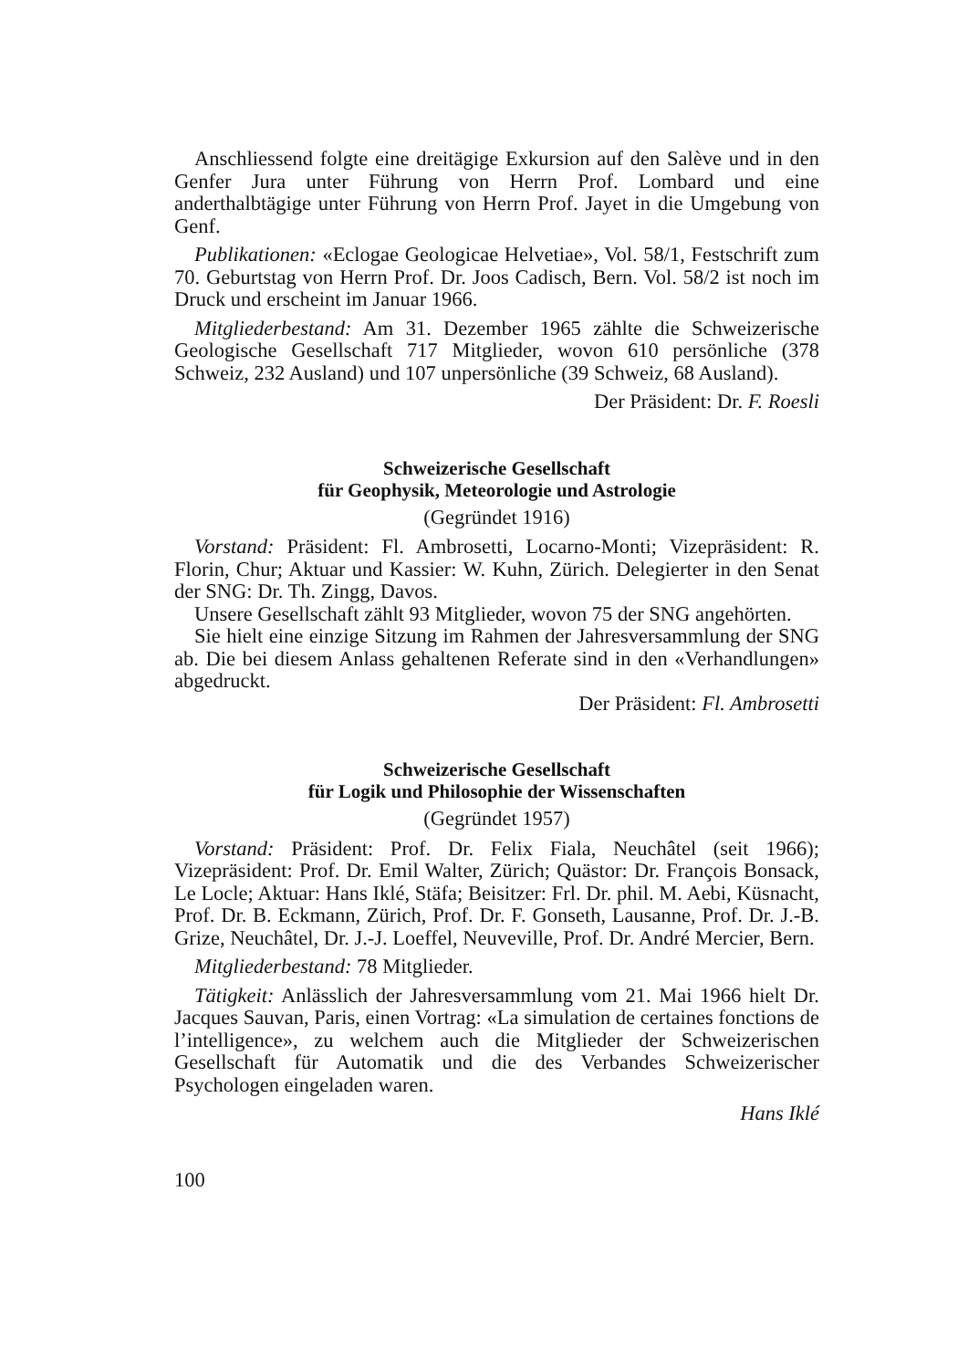Anschliessend folgte eine dreitägige Exkursion auf den Salève und in den Genfer Jura unter Führung von Herrn Prof. Lombard und eine anderthalbtägige unter Führung von Herrn Prof. Jayet in die Umgebung von Genf.
Publikationen: «Eclogae Geologicae Helvetiae», Vol. 58/1, Festschrift zum 70. Geburtstag von Herrn Prof. Dr. Joos Cadisch, Bern. Vol. 58/2 ist noch im Druck und erscheint im Januar 1966.
Mitgliederbestand: Am 31. Dezember 1965 zählte die Schweizerische Geologische Gesellschaft 717 Mitglieder, wovon 610 persönliche (378 Schweiz, 232 Ausland) und 107 unpersönliche (39 Schweiz, 68 Ausland).
Der Präsident: Dr. F. Roesli
Schweizerische Gesellschaft
für Geophysik, Meteorologie und Astrologie
(Gegründet 1916)
Vorstand: Präsident: Fl. Ambrosetti, Locarno-Monti; Vizepräsident: R. Florin, Chur; Aktuar und Kassier: W. Kuhn, Zürich. Delegierter in den Senat der SNG: Dr. Th. Zingg, Davos.
Unsere Gesellschaft zählt 93 Mitglieder, wovon 75 der SNG angehörten.
Sie hielt eine einzige Sitzung im Rahmen der Jahresversammlung der SNG ab. Die bei diesem Anlass gehaltenen Referate sind in den «Verhandlungen» abgedruckt.
Der Präsident: Fl. Ambrosetti
Schweizerische Gesellschaft
für Logik und Philosophie der Wissenschaften
(Gegründet 1957)
Vorstand: Präsident: Prof. Dr. Felix Fiala, Neuchâtel (seit 1966); Vizepräsident: Prof. Dr. Emil Walter, Zürich; Quästor: Dr. François Bonsack, Le Locle; Aktuar: Hans Iklé, Stäfa; Beisitzer: Frl. Dr. phil. M. Aebi, Küsnacht, Prof. Dr. B. Eckmann, Zürich, Prof. Dr. F. Gonseth, Lausanne, Prof. Dr. J.-B. Grize, Neuchâtel, Dr. J.-J. Loeffel, Neuveville, Prof. Dr. André Mercier, Bern.
Mitgliederbestand: 78 Mitglieder.
Tätigkeit: Anlässlich der Jahresversammlung vom 21. Mai 1966 hielt Dr. Jacques Sauvan, Paris, einen Vortrag: «La simulation de certaines fonctions de l’intelligence», zu welchem auch die Mitglieder der Schweizerischen Gesellschaft für Automatik und die des Verbandes Schweizerischer Psychologen eingeladen waren.
Hans Iklé
100